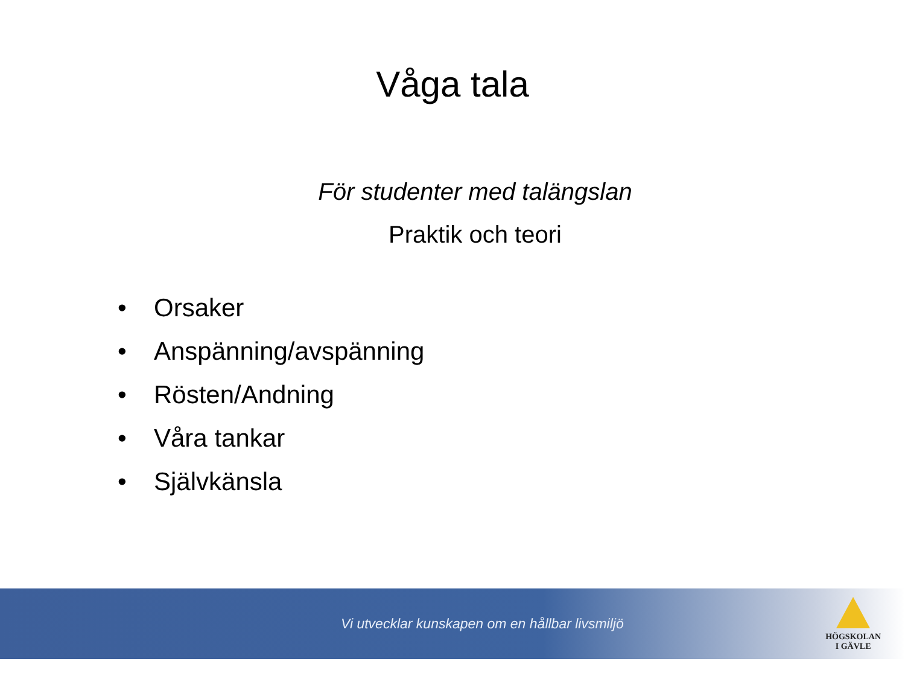Våga tala
För studenter med talängslan
Praktik och teori
• Orsaker
• Anspänning/avspänning
• Rösten/Andning
• Våra tankar
• Självkänsla
Vi utvecklar kunskapen om en hållbar livsmiljö
HÖGSKOLAN
I GÄVLE